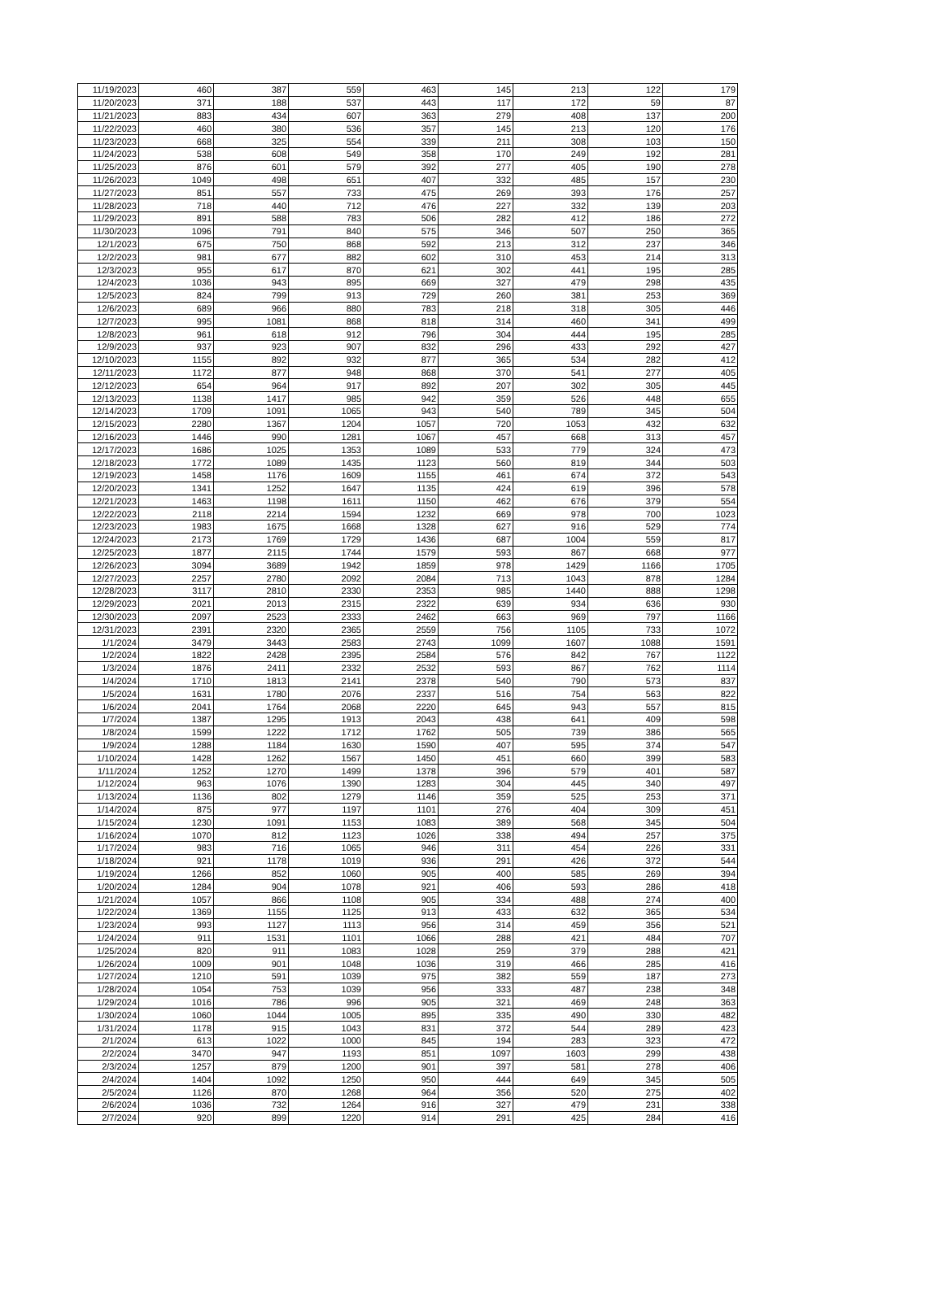| 11/19/2023 | 460 | 387 | 559 | 463 | 145 | 213 | 122 | 179 |
| 11/20/2023 | 371 | 188 | 537 | 443 | 117 | 172 | 59 | 87 |
| 11/21/2023 | 883 | 434 | 607 | 363 | 279 | 408 | 137 | 200 |
| 11/22/2023 | 460 | 380 | 536 | 357 | 145 | 213 | 120 | 176 |
| 11/23/2023 | 668 | 325 | 554 | 339 | 211 | 308 | 103 | 150 |
| 11/24/2023 | 538 | 608 | 549 | 358 | 170 | 249 | 192 | 281 |
| 11/25/2023 | 876 | 601 | 579 | 392 | 277 | 405 | 190 | 278 |
| 11/26/2023 | 1049 | 498 | 651 | 407 | 332 | 485 | 157 | 230 |
| 11/27/2023 | 851 | 557 | 733 | 475 | 269 | 393 | 176 | 257 |
| 11/28/2023 | 718 | 440 | 712 | 476 | 227 | 332 | 139 | 203 |
| 11/29/2023 | 891 | 588 | 783 | 506 | 282 | 412 | 186 | 272 |
| 11/30/2023 | 1096 | 791 | 840 | 575 | 346 | 507 | 250 | 365 |
| 12/1/2023 | 675 | 750 | 868 | 592 | 213 | 312 | 237 | 346 |
| 12/2/2023 | 981 | 677 | 882 | 602 | 310 | 453 | 214 | 313 |
| 12/3/2023 | 955 | 617 | 870 | 621 | 302 | 441 | 195 | 285 |
| 12/4/2023 | 1036 | 943 | 895 | 669 | 327 | 479 | 298 | 435 |
| 12/5/2023 | 824 | 799 | 913 | 729 | 260 | 381 | 253 | 369 |
| 12/6/2023 | 689 | 966 | 880 | 783 | 218 | 318 | 305 | 446 |
| 12/7/2023 | 995 | 1081 | 868 | 818 | 314 | 460 | 341 | 499 |
| 12/8/2023 | 961 | 618 | 912 | 796 | 304 | 444 | 195 | 285 |
| 12/9/2023 | 937 | 923 | 907 | 832 | 296 | 433 | 292 | 427 |
| 12/10/2023 | 1155 | 892 | 932 | 877 | 365 | 534 | 282 | 412 |
| 12/11/2023 | 1172 | 877 | 948 | 868 | 370 | 541 | 277 | 405 |
| 12/12/2023 | 654 | 964 | 917 | 892 | 207 | 302 | 305 | 445 |
| 12/13/2023 | 1138 | 1417 | 985 | 942 | 359 | 526 | 448 | 655 |
| 12/14/2023 | 1709 | 1091 | 1065 | 943 | 540 | 789 | 345 | 504 |
| 12/15/2023 | 2280 | 1367 | 1204 | 1057 | 720 | 1053 | 432 | 632 |
| 12/16/2023 | 1446 | 990 | 1281 | 1067 | 457 | 668 | 313 | 457 |
| 12/17/2023 | 1686 | 1025 | 1353 | 1089 | 533 | 779 | 324 | 473 |
| 12/18/2023 | 1772 | 1089 | 1435 | 1123 | 560 | 819 | 344 | 503 |
| 12/19/2023 | 1458 | 1176 | 1609 | 1155 | 461 | 674 | 372 | 543 |
| 12/20/2023 | 1341 | 1252 | 1647 | 1135 | 424 | 619 | 396 | 578 |
| 12/21/2023 | 1463 | 1198 | 1611 | 1150 | 462 | 676 | 379 | 554 |
| 12/22/2023 | 2118 | 2214 | 1594 | 1232 | 669 | 978 | 700 | 1023 |
| 12/23/2023 | 1983 | 1675 | 1668 | 1328 | 627 | 916 | 529 | 774 |
| 12/24/2023 | 2173 | 1769 | 1729 | 1436 | 687 | 1004 | 559 | 817 |
| 12/25/2023 | 1877 | 2115 | 1744 | 1579 | 593 | 867 | 668 | 977 |
| 12/26/2023 | 3094 | 3689 | 1942 | 1859 | 978 | 1429 | 1166 | 1705 |
| 12/27/2023 | 2257 | 2780 | 2092 | 2084 | 713 | 1043 | 878 | 1284 |
| 12/28/2023 | 3117 | 2810 | 2330 | 2353 | 985 | 1440 | 888 | 1298 |
| 12/29/2023 | 2021 | 2013 | 2315 | 2322 | 639 | 934 | 636 | 930 |
| 12/30/2023 | 2097 | 2523 | 2333 | 2462 | 663 | 969 | 797 | 1166 |
| 12/31/2023 | 2391 | 2320 | 2365 | 2559 | 756 | 1105 | 733 | 1072 |
| 1/1/2024 | 3479 | 3443 | 2583 | 2743 | 1099 | 1607 | 1088 | 1591 |
| 1/2/2024 | 1822 | 2428 | 2395 | 2584 | 576 | 842 | 767 | 1122 |
| 1/3/2024 | 1876 | 2411 | 2332 | 2532 | 593 | 867 | 762 | 1114 |
| 1/4/2024 | 1710 | 1813 | 2141 | 2378 | 540 | 790 | 573 | 837 |
| 1/5/2024 | 1631 | 1780 | 2076 | 2337 | 516 | 754 | 563 | 822 |
| 1/6/2024 | 2041 | 1764 | 2068 | 2220 | 645 | 943 | 557 | 815 |
| 1/7/2024 | 1387 | 1295 | 1913 | 2043 | 438 | 641 | 409 | 598 |
| 1/8/2024 | 1599 | 1222 | 1712 | 1762 | 505 | 739 | 386 | 565 |
| 1/9/2024 | 1288 | 1184 | 1630 | 1590 | 407 | 595 | 374 | 547 |
| 1/10/2024 | 1428 | 1262 | 1567 | 1450 | 451 | 660 | 399 | 583 |
| 1/11/2024 | 1252 | 1270 | 1499 | 1378 | 396 | 579 | 401 | 587 |
| 1/12/2024 | 963 | 1076 | 1390 | 1283 | 304 | 445 | 340 | 497 |
| 1/13/2024 | 1136 | 802 | 1279 | 1146 | 359 | 525 | 253 | 371 |
| 1/14/2024 | 875 | 977 | 1197 | 1101 | 276 | 404 | 309 | 451 |
| 1/15/2024 | 1230 | 1091 | 1153 | 1083 | 389 | 568 | 345 | 504 |
| 1/16/2024 | 1070 | 812 | 1123 | 1026 | 338 | 494 | 257 | 375 |
| 1/17/2024 | 983 | 716 | 1065 | 946 | 311 | 454 | 226 | 331 |
| 1/18/2024 | 921 | 1178 | 1019 | 936 | 291 | 426 | 372 | 544 |
| 1/19/2024 | 1266 | 852 | 1060 | 905 | 400 | 585 | 269 | 394 |
| 1/20/2024 | 1284 | 904 | 1078 | 921 | 406 | 593 | 286 | 418 |
| 1/21/2024 | 1057 | 866 | 1108 | 905 | 334 | 488 | 274 | 400 |
| 1/22/2024 | 1369 | 1155 | 1125 | 913 | 433 | 632 | 365 | 534 |
| 1/23/2024 | 993 | 1127 | 1113 | 956 | 314 | 459 | 356 | 521 |
| 1/24/2024 | 911 | 1531 | 1101 | 1066 | 288 | 421 | 484 | 707 |
| 1/25/2024 | 820 | 911 | 1083 | 1028 | 259 | 379 | 288 | 421 |
| 1/26/2024 | 1009 | 901 | 1048 | 1036 | 319 | 466 | 285 | 416 |
| 1/27/2024 | 1210 | 591 | 1039 | 975 | 382 | 559 | 187 | 273 |
| 1/28/2024 | 1054 | 753 | 1039 | 956 | 333 | 487 | 238 | 348 |
| 1/29/2024 | 1016 | 786 | 996 | 905 | 321 | 469 | 248 | 363 |
| 1/30/2024 | 1060 | 1044 | 1005 | 895 | 335 | 490 | 330 | 482 |
| 1/31/2024 | 1178 | 915 | 1043 | 831 | 372 | 544 | 289 | 423 |
| 2/1/2024 | 613 | 1022 | 1000 | 845 | 194 | 283 | 323 | 472 |
| 2/2/2024 | 3470 | 947 | 1193 | 851 | 1097 | 1603 | 299 | 438 |
| 2/3/2024 | 1257 | 879 | 1200 | 901 | 397 | 581 | 278 | 406 |
| 2/4/2024 | 1404 | 1092 | 1250 | 950 | 444 | 649 | 345 | 505 |
| 2/5/2024 | 1126 | 870 | 1268 | 964 | 356 | 520 | 275 | 402 |
| 2/6/2024 | 1036 | 732 | 1264 | 916 | 327 | 479 | 231 | 338 |
| 2/7/2024 | 920 | 899 | 1220 | 914 | 291 | 425 | 284 | 416 |